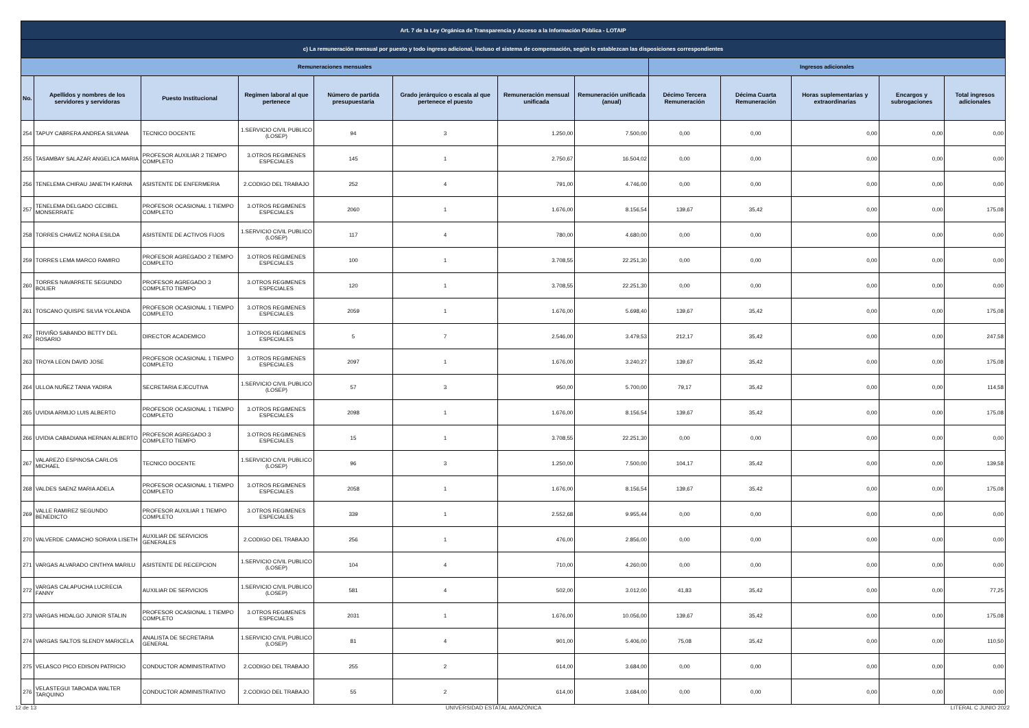| Art. 7 de la Ley Orgánica de Transparencia y Acceso a la Información Pública - LOTAIP | | | | | | | | | | | | |
| c) La remuneración mensual por puesto y todo ingreso adicional, incluso el sistema de compensación, según lo establezcan las disposiciones correspondientes | | | | | | | | | | | | |
| Remuneraciones mensuales | | | | | | | | Ingresos adicionales | | | | |
| No. | Apellidos y nombres de los servidores y servidoras | Puesto Institucional | Regimen laboral al que pertenece | Número de partida presupuestaria | Grado jerárquico o escala al que pertenece el puesto | Remuneración mensual unificada | Remuneración unificada (anual) | Décimo Tercera Remuneración | Décima Cuarta Remuneración | Horas suplementarias y extraordinarias | Encargos y subrogaciones | Total ingresos adicionales |
| 254 | TAPUY CABRERA ANDREA SILVANA | TECNICO DOCENTE | 1.SERVICIO CIVIL PUBLICO (LOSEP) | 94 | 3 | 1.250,00 | 7.500,00 | 0,00 | 0,00 | 0,00 | 0,00 | 0,00 |
| 255 | TASAMBAY SALAZAR ANGELICA MARIA | PROFESOR AUXILIAR 2 TIEMPO COMPLETO | 3.OTROS REGIMENES ESPECIALES | 145 | 1 | 2.750,67 | 16.504,02 | 0,00 | 0,00 | 0,00 | 0,00 | 0,00 |
| 256 | TENELEMA CHIRAU JANETH KARINA | ASISTENTE DE ENFERMERIA | 2.CODIGO DEL TRABAJO | 252 | 4 | 791,00 | 4.746,00 | 0,00 | 0,00 | 0,00 | 0,00 | 0,00 |
| 257 | TENELEMA DELGADO CECIBEL MONSERRATE | PROFESOR OCASIONAL 1 TIEMPO COMPLETO | 3.OTROS REGIMENES ESPECIALES | 2060 | 1 | 1.676,00 | 8.156,54 | 139,67 | 35,42 | 0,00 | 0,00 | 175,08 |
| 258 | TORRES CHAVEZ NORA ESILDA | ASISTENTE DE ACTIVOS FIJOS | 1.SERVICIO CIVIL PUBLICO (LOSEP) | 117 | 4 | 780,00 | 4.680,00 | 0,00 | 0,00 | 0,00 | 0,00 | 0,00 |
| 259 | TORRES LEMA MARCO RAMIRO | PROFESOR AGREGADO 2 TIEMPO COMPLETO | 3.OTROS REGIMENES ESPECIALES | 100 | 1 | 3.708,55 | 22.251,30 | 0,00 | 0,00 | 0,00 | 0,00 | 0,00 |
| 260 | TORRES NAVARRETE SEGUNDO BOLIER | PROFESOR AGREGADO 3 COMPLETO TIEMPO | 3.OTROS REGIMENES ESPECIALES | 120 | 1 | 3.708,55 | 22.251,30 | 0,00 | 0,00 | 0,00 | 0,00 | 0,00 |
| 261 | TOSCANO QUISPE SILVIA YOLANDA | PROFESOR OCASIONAL 1 TIEMPO COMPLETO | 3.OTROS REGIMENES ESPECIALES | 2059 | 1 | 1.676,00 | 5.698,40 | 139,67 | 35,42 | 0,00 | 0,00 | 175,08 |
| 262 | TRIVIÑO SABANDO BETTY DEL ROSARIO | DIRECTOR ACADEMICO | 3.OTROS REGIMENES ESPECIALES | 5 | 7 | 2.546,00 | 3.479,53 | 212,17 | 35,42 | 0,00 | 0,00 | 247,58 |
| 263 | TROYA LEON DAVID JOSE | PROFESOR OCASIONAL 1 TIEMPO COMPLETO | 3.OTROS REGIMENES ESPECIALES | 2097 | 1 | 1.676,00 | 3.240,27 | 139,67 | 35,42 | 0,00 | 0,00 | 175,08 |
| 264 | ULLOA NUÑEZ TANIA YADIRA | SECRETARIA EJECUTIVA | 1.SERVICIO CIVIL PUBLICO (LOSEP) | 57 | 3 | 950,00 | 5.700,00 | 79,17 | 35,42 | 0,00 | 0,00 | 114,58 |
| 265 | UVIDIA ARMIJO LUIS ALBERTO | PROFESOR OCASIONAL 1 TIEMPO COMPLETO | 3.OTROS REGIMENES ESPECIALES | 2098 | 1 | 1.676,00 | 8.156,54 | 139,67 | 35,42 | 0,00 | 0,00 | 175,08 |
| 266 | UVIDIA CABADIANA HERNAN ALBERTO | PROFESOR AGREGADO 3 COMPLETO TIEMPO | 3.OTROS REGIMENES ESPECIALES | 15 | 1 | 3.708,55 | 22.251,30 | 0,00 | 0,00 | 0,00 | 0,00 | 0,00 |
| 267 | VALAREZO ESPINOSA CARLOS MICHAEL | TECNICO DOCENTE | 1.SERVICIO CIVIL PUBLICO (LOSEP) | 96 | 3 | 1.250,00 | 7.500,00 | 104,17 | 35,42 | 0,00 | 0,00 | 139,58 |
| 268 | VALDES SAENZ MARIA ADELA | PROFESOR OCASIONAL 1 TIEMPO COMPLETO | 3.OTROS REGIMENES ESPECIALES | 2058 | 1 | 1.676,00 | 8.156,54 | 139,67 | 35,42 | 0,00 | 0,00 | 175,08 |
| 269 | VALLE RAMIREZ SEGUNDO BENEDICTO | PROFESOR AUXILIAR 1 TIEMPO COMPLETO | 3.OTROS REGIMENES ESPECIALES | 339 | 1 | 2.552,68 | 9.955,44 | 0,00 | 0,00 | 0,00 | 0,00 | 0,00 |
| 270 | VALVERDE CAMACHO SORAYA LISETH | AUXILIAR DE SERVICIOS GENERALES | 2.CODIGO DEL TRABAJO | 256 | 1 | 476,00 | 2.856,00 | 0,00 | 0,00 | 0,00 | 0,00 | 0,00 |
| 271 | VARGAS ALVARADO CINTHYA MARILU | ASISTENTE DE RECEPCION | 1.SERVICIO CIVIL PUBLICO (LOSEP) | 104 | 4 | 710,00 | 4.260,00 | 0,00 | 0,00 | 0,00 | 0,00 | 0,00 |
| 272 | VARGAS CALAPUCHA LUCRECIA FANNY | AUXILIAR DE SERVICIOS | 1.SERVICIO CIVIL PUBLICO (LOSEP) | 581 | 4 | 502,00 | 3.012,00 | 41,83 | 35,42 | 0,00 | 0,00 | 77,25 |
| 273 | VARGAS HIDALGO JUNIOR STALIN | PROFESOR OCASIONAL 1 TIEMPO COMPLETO | 3.OTROS REGIMENES ESPECIALES | 2031 | 1 | 1.676,00 | 10.056,00 | 139,67 | 35,42 | 0,00 | 0,00 | 175,08 |
| 274 | VARGAS SALTOS SLENDY MARICELA | ANALISTA DE SECRETARIA GENERAL | 1.SERVICIO CIVIL PUBLICO (LOSEP) | 81 | 4 | 901,00 | 5.406,00 | 75,08 | 35,42 | 0,00 | 0,00 | 110,50 |
| 275 | VELASCO PICO EDISON PATRICIO | CONDUCTOR ADMINISTRATIVO | 2.CODIGO DEL TRABAJO | 255 | 2 | 614,00 | 3.684,00 | 0,00 | 0,00 | 0,00 | 0,00 | 0,00 |
| 276 | VELASTEGUI TABOADA WALTER TARQUINO | CONDUCTOR ADMINISTRATIVO | 2.CODIGO DEL TRABAJO | 55 | 2 | 614,00 | 3.684,00 | 0,00 | 0,00 | 0,00 | 0,00 | 0,00 |
12 de 13 UNIVERSIDAD ESTATAL AMAZÓNICA LITERAL C JUNIO 2022